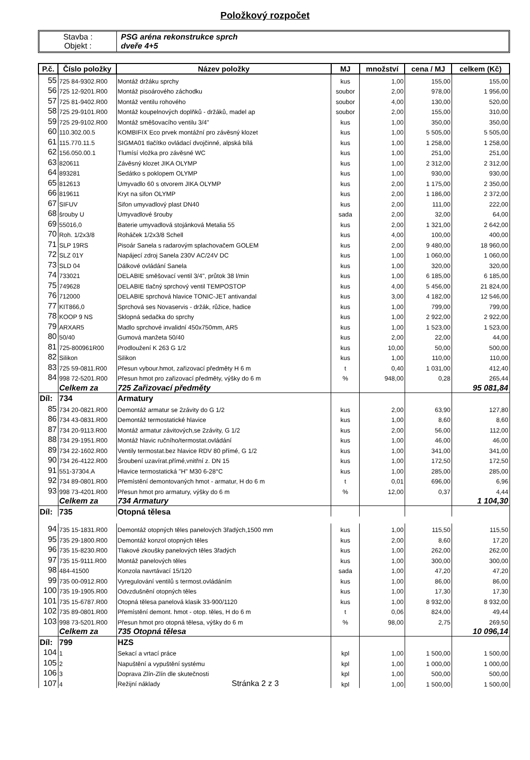Položkový rozpočet
Stavba :
Objekt :
PSG aréna rekonstrukce sprch
dveře 4+5
| P.č. | Číslo položky | Název položky | MJ | množství | cena / MJ | celkem (Kč) |
| --- | --- | --- | --- | --- | --- | --- |
| 55 | 725 84-9302.R00 | Montáž držáku sprchy | kus | 1,00 | 155,00 | 155,00 |
| 56 | 725 12-9201.R00 | Montáž pisoárového záchodku | soubor | 2,00 | 978,00 | 1 956,00 |
| 57 | 725 81-9402.R00 | Montáž ventilu rohového | soubor | 4,00 | 130,00 | 520,00 |
| 58 | 725 29-9101.R00 | Montáž koupelnových doplňků - držáků, madel ap | soubor | 2,00 | 155,00 | 310,00 |
| 59 | 725 29-9102.R00 | Montáž směšovacího ventilu 3/4" | kus | 1,00 | 350,00 | 350,00 |
| 60 | 110.302.00.5 | KOMBIFIX Eco prvek montážní pro závěsný klozet | kus | 1,00 | 5 505,00 | 5 505,00 |
| 61 | 115.770.11.5 | SIGMA01 tlačítko ovládací dvojčinné, alpská bílá | kus | 1,00 | 1 258,00 | 1 258,00 |
| 62 | 156.050.00.1 | Tlumísí vložka pro závěsné WC | kus | 1,00 | 251,00 | 251,00 |
| 63 | 820611 | Závěsný klozet JIKA OLYMP | kus | 1,00 | 2 312,00 | 2 312,00 |
| 64 | 893281 | Sedátko s poklopem OLYMP | kus | 1,00 | 930,00 | 930,00 |
| 65 | 812613 | Umyvadlo 60 s otvorem JIKA OLYMP | kus | 2,00 | 1 175,00 | 2 350,00 |
| 66 | 819611 | Kryt na sifon OLYMP | kus | 2,00 | 1 186,00 | 2 372,00 |
| 67 | SIFUV | Sifon umyvadlový plast DN40 | kus | 2,00 | 111,00 | 222,00 |
| 68 | šrouby U | Umyvadlové šrouby | sada | 2,00 | 32,00 | 64,00 |
| 69 | 55016,0 | Baterie umyvadlová stojánková Metalia 55 | kus | 2,00 | 1 321,00 | 2 642,00 |
| 70 | Roh. 1/2x3/8 | Roháček 1/2x3/8 Schell | kus | 4,00 | 100,00 | 400,00 |
| 71 | SLP 19RS | Pisoár Sanela s radarovým splachovačem GOLEM | kus | 2,00 | 9 480,00 | 18 960,00 |
| 72 | SLZ 01Y | Napájecí zdroj Sanela 230V AC/24V DC | kus | 1,00 | 1 060,00 | 1 060,00 |
| 73 | SLD 04 | Dálkové ovládání Sanela | kus | 1,00 | 320,00 | 320,00 |
| 74 | 733021 | DELABIE směšovací ventil 3/4", průtok 38 l/min | kus | 1,00 | 6 185,00 | 6 185,00 |
| 75 | 749628 | DELABIE tlačný sprchový ventil TEMPOSTOP | kus | 4,00 | 5 456,00 | 21 824,00 |
| 76 | 712000 | DELABIE sprchová hlavice TONIC-JET antivandal | kus | 3,00 | 4 182,00 | 12 546,00 |
| 77 | KIT866,0 | Sprchová ses Novaservis - držák, růžice, hadice | kus | 1,00 | 799,00 | 799,00 |
| 78 | KOOP 9 NS | Sklopná sedačka do sprchy | kus | 1,00 | 2 922,00 | 2 922,00 |
| 79 | ARXAR5 | Madlo sprchové invalidní 450x750mm, AR5 | kus | 1,00 | 1 523,00 | 1 523,00 |
| 80 | 50/40 | Gumová manžeta 50/40 | kus | 2,00 | 22,00 | 44,00 |
| 81 | 725-800961R00 | Prodloužení K 263 G 1/2 | kus | 10,00 | 50,00 | 500,00 |
| 82 | Silikon | Silikon | kus | 1,00 | 110,00 | 110,00 |
| 83 | 725 59-0811.R00 | Přesun vybour.hmot, zařizovací předměty H 6 m | t | 0,40 | 1 031,00 | 412,40 |
| 84 | 998 72-5201.R00 | Přesun hmot pro zařizovací předměty, výšky do 6 m | % | 948,00 | 0,28 | 265,44 |
| | Celkem za | 725 Zařizovací předměty | | | | 95 081,84 |
| Díl: | 734 | Armatury | | | | |
| 85 | 734 20-0821.R00 | Demontáž armatur se 2závity do G 1/2 | kus | 2,00 | 63,90 | 127,80 |
| 86 | 734 43-0831.R00 | Demontáž termostatické hlavice | kus | 1,00 | 8,60 | 8,60 |
| 87 | 734 20-9113.R00 | Montáž armatur závitových,se 2závity, G 1/2 | kus | 2,00 | 56,00 | 112,00 |
| 88 | 734 29-1951.R00 | Montáž hlavic ručního/termostat.ovládání | kus | 1,00 | 46,00 | 46,00 |
| 89 | 734 22-1602.R00 | Ventily termostat.bez hlavice RDV 80 přímé, G 1/2 | kus | 1,00 | 341,00 | 341,00 |
| 90 | 734 26-4122.R00 | Šroubení uzavírat.přímé,vnitřní z. DN 15 | kus | 1,00 | 172,50 | 172,50 |
| 91 | 551-37304.A | Hlavice termostatická "H" M30 6-28°C | kus | 1,00 | 285,00 | 285,00 |
| 92 | 734 89-0801.R00 | Přemístění demontovaných hmot - armatur, H do 6 m | t | 0,01 | 696,00 | 6,96 |
| 93 | 998 73-4201.R00 | Přesun hmot pro armatury, výšky do 6 m | % | 12,00 | 0,37 | 4,44 |
| | Celkem za | 734 Armatury | | | | 1 104,30 |
| Díl: | 735 | Otopná tělesa | | | | |
| 94 | 735 15-1831.R00 | Demontáž otopných těles panelových 3řadých,1500 mm | kus | 1,00 | 115,50 | 115,50 |
| 95 | 735 29-1800.R00 | Demontáž konzol otopných těles | kus | 2,00 | 8,60 | 17,20 |
| 96 | 735 15-8230.R00 | Tlakové zkoušky panelových těles 3řadých | kus | 1,00 | 262,00 | 262,00 |
| 97 | 735 15-9111.R00 | Montáž panelových těles | kus | 1,00 | 300,00 | 300,00 |
| 98 | 484-41500 | Konzola navrtávací 15/120 | sada | 1,00 | 47,20 | 47,20 |
| 99 | 735 00-0912.R00 | Vyregulování ventilů s termost.ovládáním | kus | 1,00 | 86,00 | 86,00 |
| 100 | 735 19-1905.R00 | Odvzdušnění otopných těles | kus | 1,00 | 17,30 | 17,30 |
| 101 | 735 15-6787.R00 | Otopná tělesa panelová klasik 33-900/1120 | kus | 1,00 | 8 932,00 | 8 932,00 |
| 102 | 735 89-0801.R00 | Přemístění demont. hmot - otop. těles, H do 6 m | t | 0,06 | 824,00 | 49,44 |
| 103 | 998 73-5201.R00 | Přesun hmot pro otopná tělesa, výšky do 6 m | % | 98,00 | 2,75 | 269,50 |
| | Celkem za | 735 Otopná tělesa | | | | 10 096,14 |
| Díl: | 799 | HZS | | | | |
| 104 | 1 | Sekací a vrtací práce | kpl | 1,00 | 1 500,00 | 1 500,00 |
| 105 | 2 | Napuštění a vypuštění systému | kpl | 1,00 | 1 000,00 | 1 000,00 |
| 106 | 3 | Doprava Zlín-Zlín dle skutečnosti | kpl | 1,00 | 500,00 | 500,00 |
| 107 | 4 | Režijní náklady Stránka 2 z 3 | kpl | 1,00 | 1 500,00 | 1 500,00 |